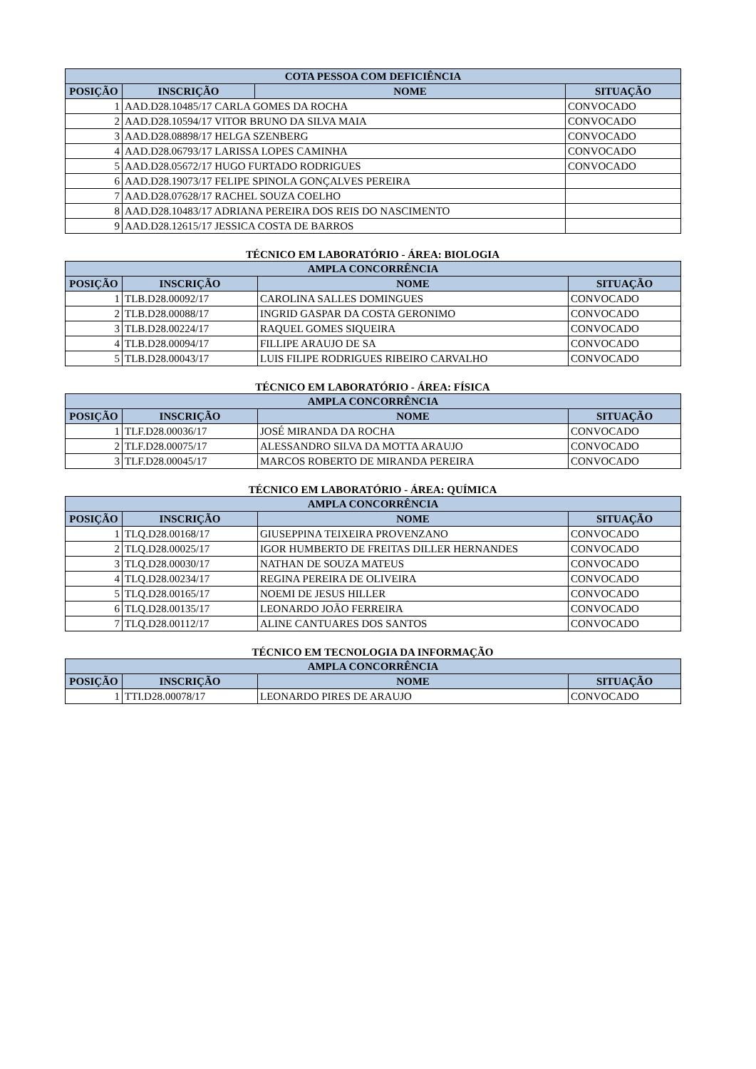| COTA PESSOA COM DEFICIÊNCIA | | | |
| --- | --- | --- | --- |
| POSIÇÃO | INSCRIÇÃO | NOME | SITUAÇÃO |
| 1 | AAD.D28.10485/17 CARLA GOMES DA ROCHA | | CONVOCADO |
| 2 | AAD.D28.10594/17 VITOR BRUNO DA SILVA MAIA | | CONVOCADO |
| 3 | AAD.D28.08898/17 HELGA SZENBERG | | CONVOCADO |
| 4 | AAD.D28.06793/17 LARISSA LOPES CAMINHA | | CONVOCADO |
| 5 | AAD.D28.05672/17 HUGO FURTADO RODRIGUES | | CONVOCADO |
| 6 | AAD.D28.19073/17 FELIPE SPINOLA GONÇALVES PEREIRA | | |
| 7 | AAD.D28.07628/17 RACHEL SOUZA COELHO | | |
| 8 | AAD.D28.10483/17 ADRIANA PEREIRA DOS REIS DO NASCIMENTO | | |
| 9 | AAD.D28.12615/17 JESSICA COSTA DE BARROS | | |
TÉCNICO EM LABORATÓRIO - ÁREA: BIOLOGIA
| AMPLA CONCORRÊNCIA | | | |
| --- | --- | --- | --- |
| POSIÇÃO | INSCRIÇÃO | NOME | SITUAÇÃO |
| 1 | TLB.D28.00092/17 | CAROLINA SALLES DOMINGUES | CONVOCADO |
| 2 | TLB.D28.00088/17 | INGRID GASPAR DA COSTA GERONIMO | CONVOCADO |
| 3 | TLB.D28.00224/17 | RAQUEL GOMES SIQUEIRA | CONVOCADO |
| 4 | TLB.D28.00094/17 | FILLIPE ARAUJO DE SA | CONVOCADO |
| 5 | TLB.D28.00043/17 | LUIS FILIPE RODRIGUES RIBEIRO CARVALHO | CONVOCADO |
TÉCNICO EM LABORATÓRIO - ÁREA: FÍSICA
| AMPLA CONCORRÊNCIA | | | |
| --- | --- | --- | --- |
| POSIÇÃO | INSCRIÇÃO | NOME | SITUAÇÃO |
| 1 | TLF.D28.00036/17 | JOSÉ MIRANDA DA ROCHA | CONVOCADO |
| 2 | TLF.D28.00075/17 | ALESSANDRO SILVA DA MOTTA ARAUJO | CONVOCADO |
| 3 | TLF.D28.00045/17 | MARCOS ROBERTO DE MIRANDA PEREIRA | CONVOCADO |
TÉCNICO EM LABORATÓRIO - ÁREA: QUÍMICA
| AMPLA CONCORRÊNCIA | | | |
| --- | --- | --- | --- |
| POSIÇÃO | INSCRIÇÃO | NOME | SITUAÇÃO |
| 1 | TLQ.D28.00168/17 | GIUSEPPINA TEIXEIRA PROVENZANO | CONVOCADO |
| 2 | TLQ.D28.00025/17 | IGOR HUMBERTO DE FREITAS DILLER HERNANDES | CONVOCADO |
| 3 | TLQ.D28.00030/17 | NATHAN DE SOUZA MATEUS | CONVOCADO |
| 4 | TLQ.D28.00234/17 | REGINA PEREIRA DE OLIVEIRA | CONVOCADO |
| 5 | TLQ.D28.00165/17 | NOEMI DE JESUS HILLER | CONVOCADO |
| 6 | TLQ.D28.00135/17 | LEONARDO JOÃO FERREIRA | CONVOCADO |
| 7 | TLQ.D28.00112/17 | ALINE CANTUARES DOS SANTOS | CONVOCADO |
TÉCNICO EM TECNOLOGIA DA INFORMAÇÃO
| AMPLA CONCORRÊNCIA | | | |
| --- | --- | --- | --- |
| POSIÇÃO | INSCRIÇÃO | NOME | SITUAÇÃO |
| 1 | TTI.D28.00078/17 | LEONARDO PIRES DE ARAUJO | CONVOCADO |